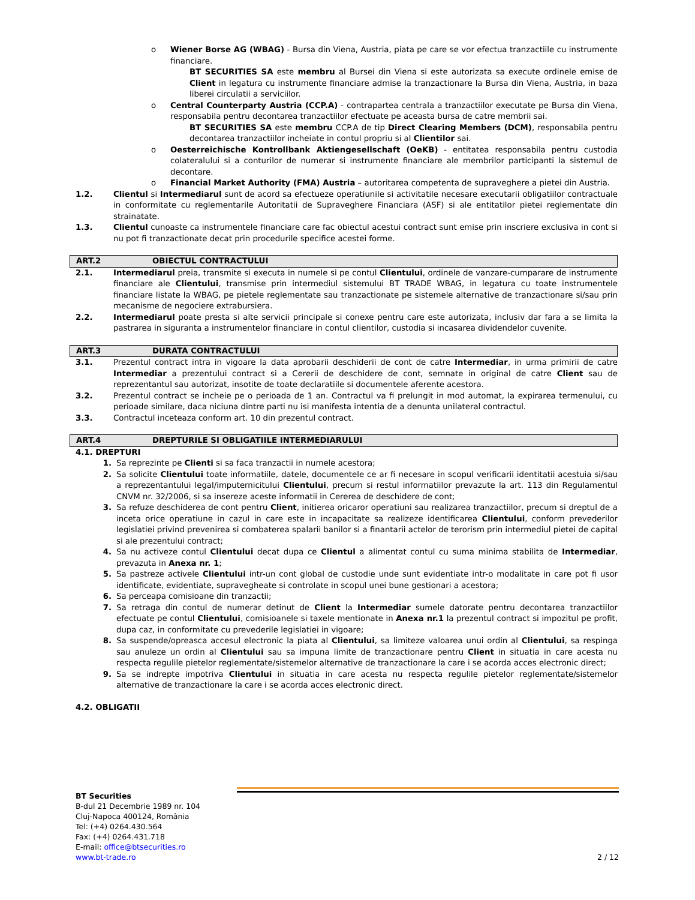o Wiener Borse AG (WBAG) - Bursa din Viena, Austria, piata pe care se vor efectua tranzactiile cu instrumente financiare.
BT SECURITIES SA este membru al Bursei din Viena si este autorizata sa execute ordinele emise de Client in legatura cu instrumente financiare admise la tranzactionare la Bursa din Viena, Austria, in baza liberei circulatii a serviciilor.
o Central Counterparty Austria (CCP.A) - contrapartea centrala a tranzactiilor executate pe Bursa din Viena, responsabila pentru decontarea tranzactiilor efectuate pe aceasta bursa de catre membrii sai.
BT SECURITIES SA este membru CCP.A de tip Direct Clearing Members (DCM), responsabila pentru decontarea tranzactiilor incheiate in contul propriu si al Clientilor sai.
o Oesterreichische Kontrollbank Aktiengesellschaft (OeKB) - entitatea responsabila pentru custodia colateralului si a conturilor de numerar si instrumente financiare ale membrilor participanti la sistemul de decontare.
o Financial Market Authority (FMA) Austria – autoritarea competenta de supraveghere a pietei din Austria.
1.2. Clientul si Intermediarul sunt de acord sa efectueze operatiunile si activitatile necesare executarii obligatiilor contractuale in conformitate cu reglementarile Autoritatii de Supraveghere Financiara (ASF) si ale entitatilor pietei reglementate din strainatate.
1.3. Clientul cunoaste ca instrumentele financiare care fac obiectul acestui contract sunt emise prin inscriere exclusiva in cont si nu pot fi tranzactionate decat prin procedurile specifice acestei forme.
ART.2 OBIECTUL CONTRACTULUI
2.1. Intermediarul preia, transmite si executa in numele si pe contul Clientului, ordinele de vanzare-cumparare de instrumente financiare ale Clientului, transmise prin intermediul sistemului BT TRADE WBAG, in legatura cu toate instrumentele financiare listate la WBAG, pe pietele reglementate sau tranzactionate pe sistemele alternative de tranzactionare si/sau prin mecanisme de negociere extrabursiera.
2.2. Intermediarul poate presta si alte servicii principale si conexe pentru care este autorizata, inclusiv dar fara a se limita la pastrarea in siguranta a instrumentelor financiare in contul clientilor, custodia si incasarea dividendelor cuvenite.
ART.3 DURATA CONTRACTULUI
3.1. Prezentul contract intra in vigoare la data aprobarii deschiderii de cont de catre Intermediar, in urma primirii de catre Intermediar a prezentului contract si a Cererii de deschidere de cont, semnate in original de catre Client sau de reprezentantul sau autorizat, insotite de toate declaratiile si documentele aferente acestora.
3.2. Prezentul contract se incheie pe o perioada de 1 an. Contractul va fi prelungit in mod automat, la expirarea termenului, cu perioade similare, daca niciuna dintre parti nu isi manifesta intentia de a denunta unilateral contractul.
3.3. Contractul inceteaza conform art. 10 din prezentul contract.
ART.4 DREPTURILE SI OBLIGATIILE INTERMEDIARULUI
4.1. DREPTURI
1. Sa reprezinte pe Clienti si sa faca tranzactii in numele acestora;
2. Sa solicite Clientului toate informatiile, datele, documentele ce ar fi necesare in scopul verificarii identitatii acestuia si/sau a reprezentantului legal/imputernicitului Clientului, precum si restul informatiilor prevazute la art. 113 din Regulamentul CNVM nr. 32/2006, si sa insereze aceste informatii in Cererea de deschidere de cont;
3. Sa refuze deschiderea de cont pentru Client, initierea oricaror operatiuni sau realizarea tranzactiilor, precum si dreptul de a inceta orice operatiune in cazul in care este in incapacitate sa realizeze identificarea Clientului, conform prevederilor legislatiei privind prevenirea si combaterea spalarii banilor si a finantarii actelor de terorism prin intermediul pietei de capital si ale prezentului contract;
4. Sa nu activeze contul Clientului decat dupa ce Clientul a alimentat contul cu suma minima stabilita de Intermediar, prevazuta in Anexa nr. 1;
5. Sa pastreze activele Clientului intr-un cont global de custodie unde sunt evidentiate intr-o modalitate in care pot fi usor identificate, evidentiate, supravegheate si controlate in scopul unei bune gestionari a acestora;
6. Sa perceapa comisioane din tranzactii;
7. Sa retraga din contul de numerar detinut de Client la Intermediar sumele datorate pentru decontarea tranzactiilor efectuate pe contul Clientului, comisioanele si taxele mentionate in Anexa nr.1 la prezentul contract si impozitul pe profit, dupa caz, in conformitate cu prevederile legislatiei in vigoare;
8. Sa suspende/opreasca accesul electronic la piata al Clientului, sa limiteze valoarea unui ordin al Clientului, sa respinga sau anuleze un ordin al Clientului sau sa impuna limite de tranzactionare pentru Client in situatia in care acesta nu respecta regulile pietelor reglementate/sistemelor alternative de tranzactionare la care i se acorda acces electronic direct;
9. Sa se indrepte impotriva Clientului in situatia in care acesta nu respecta regulile pietelor reglementate/sistemelor alternative de tranzactionare la care i se acorda acces electronic direct.
4.2. OBLIGATII
BT Securities
B-dul 21 Decembrie 1989 nr. 104
Cluj-Napoca 400124, România
Tel: (+4) 0264.430.564
Fax: (+4) 0264.431.718
E-mail: office@btsecurities.ro
www.bt-trade.ro
2 / 12